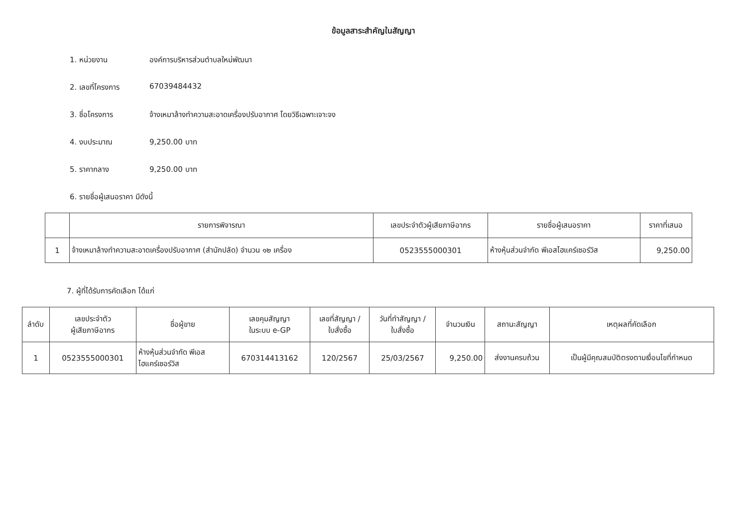ข้อมูลสาระสำคัญในสัญญา
1. หน่วยงาน องค์การบริหารส่วนตำบลใหม่พัฒนา
2. เลขที่โครงการ 67039484432
3. ชื่อโครงการ จ้างเหมาล้างทำความสะอาดเครื่องปรับอากาศ โดยวิธีเฉพาะเจาะจง
4. งบประมาณ 9,250.00 บาท
5. ราคากลาง 9,250.00 บาท
6. รายชื่อผู้เสนอราคา มีดังนี้
| | รายการพิจารณา | เลขประจำตัวผู้เสียภาษีอากร | รายชื่อผู้เสนอราคา | ราคาที่เสนอ |
| --- | --- | --- | --- | --- |
| 1 | จ้างเหมาล้างทำความสะอาดเครื่องปรับอากาศ (สำนักปลัด) จำนวน ๑๒ เครื่อง | 0523555000301 | ห้างหุ้นส่วนจำกัด พีเอสไฮแคร์เซอร์วิส | 9,250.00 |
7. ผู้ที่ได้รับการคัดเลือก ได้แก่
| ลำดับ | เลขประจำตัว ผู้เสียภาษีอากร | ชื่อผู้ขาย | เลขคุมสัญญา ในระบบ e-GP | เลขที่สัญญา / ใบสั่งซื้อ | วันที่ทำสัญญา / ใบสั่งซื้อ | จำนวนเงิน | สถานะสัญญา | เหตุผลที่คัดเลือก |
| --- | --- | --- | --- | --- | --- | --- | --- | --- |
| 1 | 0523555000301 | ห้างหุ้นส่วนจำกัด พีเอส ไฮแคร์เซอร์วิส | 670314413162 | 120/2567 | 25/03/2567 | 9,250.00 | ส่งงานครบถ้วน | เป็นผู้มีคุณสมบัติตรงตามเงื่อนไขที่กำหนด |